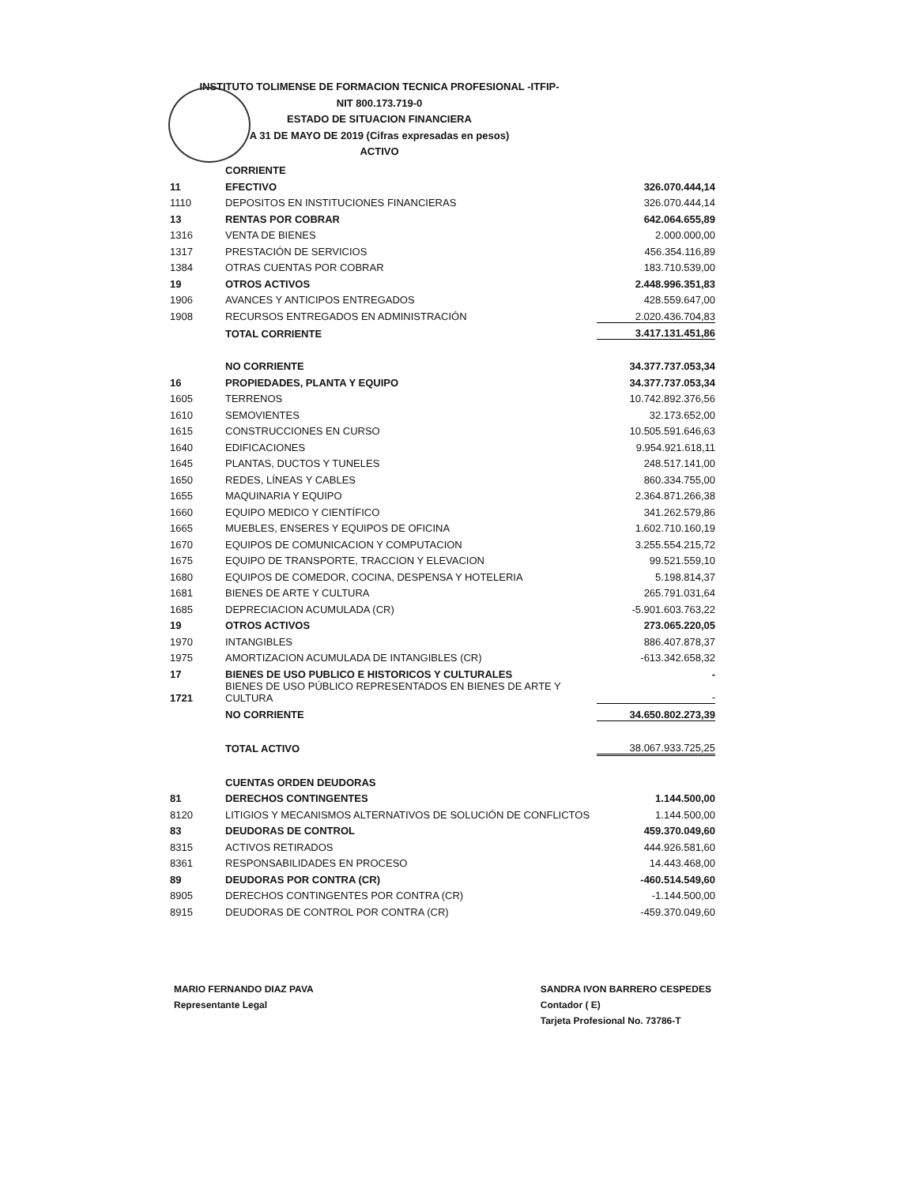INSTITUTO TOLIMENSE DE FORMACION TECNICA PROFESIONAL -ITFIP-
NIT 800.173.719-0
ESTADO DE SITUACION FINANCIERA
A 31 DE MAYO DE 2019 (Cifras expresadas en pesos)
ACTIVO
| | CORRIENTE | |
| 11 | EFECTIVO | 326.070.444,14 |
| 1110 | DEPOSITOS EN INSTITUCIONES FINANCIERAS | 326.070.444,14 |
| 13 | RENTAS POR COBRAR | 642.064.655,89 |
| 1316 | VENTA DE BIENES | 2.000.000,00 |
| 1317 | PRESTACIÓN DE SERVICIOS | 456.354.116,89 |
| 1384 | OTRAS CUENTAS POR COBRAR | 183.710.539,00 |
| 19 | OTROS ACTIVOS | 2.448.996.351,83 |
| 1906 | AVANCES Y ANTICIPOS ENTREGADOS | 428.559.647,00 |
| 1908 | RECURSOS ENTREGADOS EN ADMINISTRACIÓN | 2.020.436.704,83 |
| | TOTAL CORRIENTE | 3.417.131.451,86 |
| | NO CORRIENTE | 34.377.737.053,34 |
| 16 | PROPIEDADES, PLANTA Y EQUIPO | 34.377.737.053,34 |
| 1605 | TERRENOS | 10.742.892.376,56 |
| 1610 | SEMOVIENTES | 32.173.652,00 |
| 1615 | CONSTRUCCIONES EN CURSO | 10.505.591.646,63 |
| 1640 | EDIFICACIONES | 9.954.921.618,11 |
| 1645 | PLANTAS, DUCTOS Y TUNELES | 248.517.141,00 |
| 1650 | REDES, LÍNEAS Y CABLES | 860.334.755,00 |
| 1655 | MAQUINARIA Y EQUIPO | 2.364.871.266,38 |
| 1660 | EQUIPO MEDICO Y CIENTÍFICO | 341.262.579,86 |
| 1665 | MUEBLES, ENSERES Y EQUIPOS DE OFICINA | 1.602.710.160,19 |
| 1670 | EQUIPOS DE COMUNICACION Y COMPUTACION | 3.255.554.215,72 |
| 1675 | EQUIPO DE TRANSPORTE, TRACCION Y ELEVACION | 99.521.559,10 |
| 1680 | EQUIPOS DE COMEDOR, COCINA, DESPENSA Y HOTELERIA | 5.198.814,37 |
| 1681 | BIENES DE ARTE Y CULTURA | 265.791.031,64 |
| 1685 | DEPRECIACION ACUMULADA (CR) | -5.901.603.763,22 |
| 19 | OTROS ACTIVOS | 273.065.220,05 |
| 1970 | INTANGIBLES | 886.407.878,37 |
| 1975 | AMORTIZACION ACUMULADA DE INTANGIBLES (CR) | -613.342.658,32 |
| 17 | BIENES DE USO PUBLICO E HISTORICOS Y CULTURALES | - |
| 1721 | BIENES DE USO PÚBLICO REPRESENTADOS EN BIENES DE ARTE Y CULTURA | - |
| | NO CORRIENTE | 34.650.802.273,39 |
| | TOTAL ACTIVO | 38.067.933.725,25 |
| | CUENTAS ORDEN DEUDORAS | |
| 81 | DERECHOS CONTINGENTES | 1.144.500,00 |
| 8120 | LITIGIOS Y MECANISMOS ALTERNATIVOS DE SOLUCIÓN DE CONFLICTOS | 1.144.500,00 |
| 83 | DEUDORAS DE CONTROL | 459.370.049,60 |
| 8315 | ACTIVOS RETIRADOS | 444.926.581,60 |
| 8361 | RESPONSABILIDADES EN PROCESO | 14.443.468,00 |
| 89 | DEUDORAS POR CONTRA (CR) | -460.514.549,60 |
| 8905 | DERECHOS CONTINGENTES POR CONTRA (CR) | -1.144.500,00 |
| 8915 | DEUDORAS DE CONTROL POR CONTRA (CR) | -459.370.049,60 |
MARIO FERNANDO DIAZ PAVA
Representante Legal
SANDRA IVON BARRERO CESPEDES
Contador ( E)
Tarjeta Profesional No. 73786-T